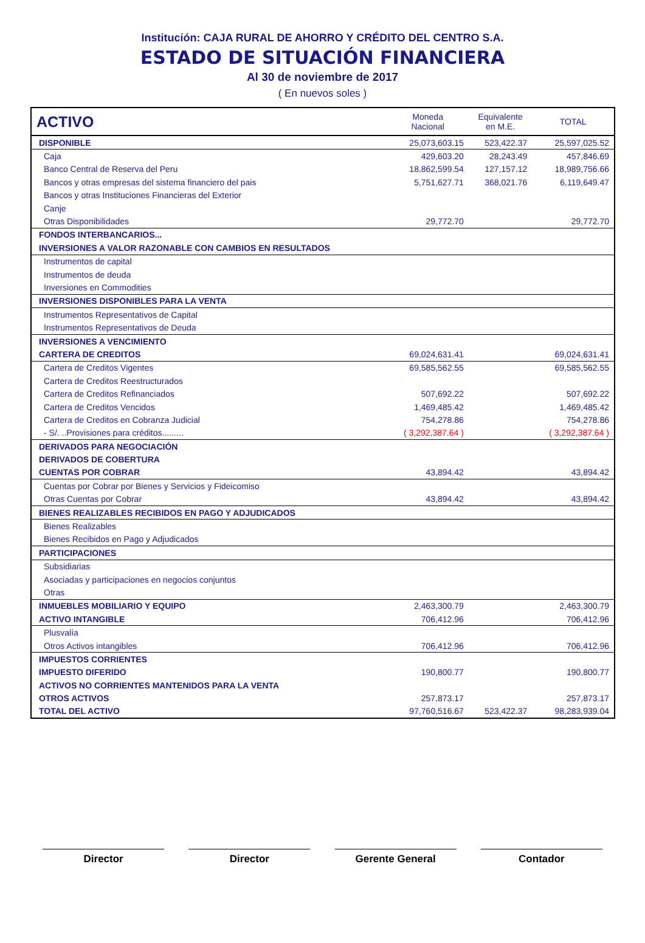Institución: CAJA RURAL DE AHORRO Y CRÉDITO DEL CENTRO S.A.
ESTADO DE SITUACIÓN FINANCIERA
Al 30 de noviembre de 2017
( En nuevos soles )
| ACTIVO | Moneda Nacional | Equivalente en M.E. | TOTAL |
| --- | --- | --- | --- |
| DISPONIBLE | 25,073,603.15 | 523,422.37 | 25,597,025.52 |
| Caja | 429,603.20 | 28,243.49 | 457,846.69 |
| Banco Central de Reserva del Peru | 18,862,599.54 | 127,157.12 | 18,989,756.66 |
| Bancos y otras empresas del sistema financiero del pais | 5,751,627.71 | 368,021.76 | 6,119,649.47 |
| Bancos y otras Instituciones Financieras del Exterior | | | |
| Canje | | | |
| Otras Disponibilidades | 29,772.70 | | 29,772.70 |
| FONDOS INTERBANCARIOS... | | | |
| INVERSIONES A VALOR RAZONABLE CON CAMBIOS EN RESULTADOS | | | |
| Instrumentos de capital | | | |
| Instrumentos de deuda | | | |
| Inversiones en Commodities | | | |
| INVERSIONES DISPONIBLES PARA LA VENTA | | | |
| Instrumentos Representativos de Capital | | | |
| Instrumentos Representativos de Deuda | | | |
| INVERSIONES A VENCIMIENTO | | | |
| CARTERA DE CREDITOS | 69,024,631.41 | | 69,024,631.41 |
| Cartera de Creditos Vigentes | 69,585,562.55 | | 69,585,562.55 |
| Cartera de Creditos Reestructurados | | | |
| Cartera de Creditos Refinanciados | 507,692.22 | | 507,692.22 |
| Cartera de Creditos Vencidos | 1,469,485.42 | | 1,469,485.42 |
| Cartera de Creditos en Cobranza Judicial | 754,278.86 | | 754,278.86 |
| - S/. ..Provisiones para créditos......... | ( 3,292,387.64 ) | | ( 3,292,387.64 ) |
| DERIVADOS PARA NEGOCIACIÓN | | | |
| DERIVADOS DE COBERTURA | | | |
| CUENTAS POR COBRAR | 43,894.42 | | 43,894.42 |
| Cuentas por Cobrar por Bienes y Servicios y Fideicomiso | | | |
| Otras Cuentas por Cobrar | 43,894.42 | | 43,894.42 |
| BIENES REALIZABLES RECIBIDOS EN PAGO Y ADJUDICADOS | | | |
| Bienes Realizables | | | |
| Bienes Recibidos en Pago y Adjudicados | | | |
| PARTICIPACIONES | | | |
| Subsidiarias | | | |
| Asociadas y participaciones en negocios conjuntos | | | |
| Otras | | | |
| INMUEBLES MOBILIARIO Y EQUIPO | 2,463,300.79 | | 2,463,300.79 |
| ACTIVO INTANGIBLE | 706,412.96 | | 706,412.96 |
| Plusvalía | | | |
| Otros Activos intangibles | 706,412.96 | | 706,412.96 |
| IMPUESTOS CORRIENTES | | | |
| IMPUESTO DIFERIDO | 190,800.77 | | 190,800.77 |
| ACTIVOS NO CORRIENTES MANTENIDOS PARA LA VENTA | | | |
| OTROS ACTIVOS | 257,873.17 | | 257,873.17 |
| TOTAL DEL ACTIVO | 97,760,516.67 | 523,422.37 | 98,283,939.04 |
Director Director Gerente General Contador